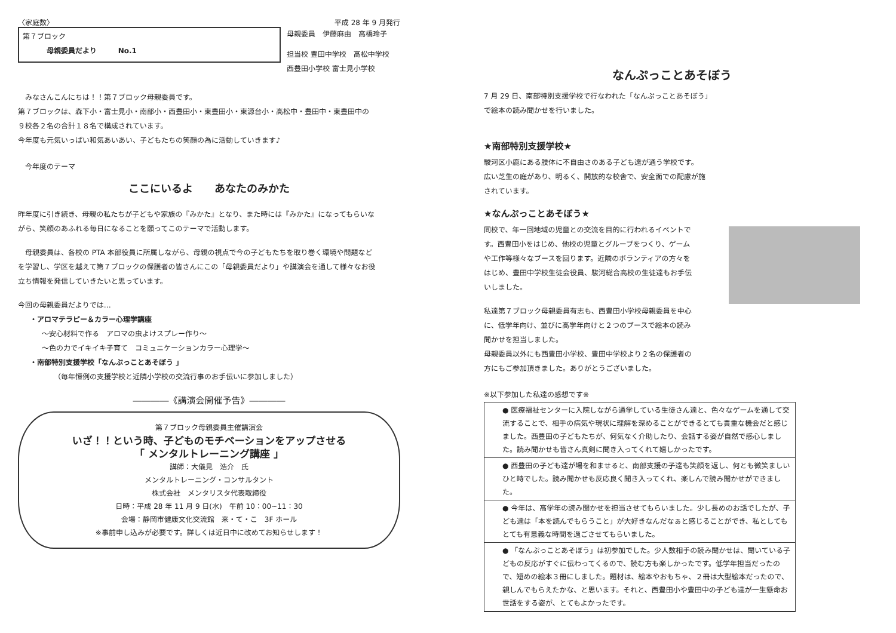〈家庭数〉 平成 28 年 9 月発行
第７ブロック
母親委員だより　　　No.1
母親委員　伊藤麻由　高橋玲子
担当校 豊田中学校　高松中学校
西豊田小学校 富士見小学校
　みなさんこんにちは！！第７ブロック母親委員です。
第７ブロックは、森下小・富士見小・南部小・西豊田小・東豊田小・東源台小・高松中・豊田中・東豊田中の
９校各２名の合計１８名で構成されています。
今年度も元気いっぱい和気あいあい、子どもたちの笑顔の為に活動していきます♪
　今年度のテーマ
ここにいるよ　　あなたのみかた
昨年度に引き続き、母親の私たちが子どもや家族の『みかた』となり、また時には『みかた』になってもらいな
がら、笑顔のあふれる毎日になることを願ってこのテーマで活動します。
　母親委員は、各校の PTA 本部役員に所属しながら、母親の視点で今の子どもたちを取り巻く環境や問題など
を学習し、学区を越えて第７ブロックの保護者の皆さんにこの「母親委員だより」や講演会を通して様々なお役
立ち情報を発信していきたいと思っています。
今回の母親委員だよりでは…
・アロマテラピー＆カラー心理学講座
～安心材料で作る　アロマの虫よけスプレー作り～
～色の力でイキイキ子育て　コミュニケーションカラー心理学～
・南部特別支援学校「なんぷっことあそぼう 」
（毎年恒例の支援学校と近隣小学校の交流行事のお手伝いに参加しました）
――――《講演会開催予告》――――
第７ブロック母親委員主催講演会
いざ！！という時、子どものモチベーションをアップさせる
「 メンタルトレーニング講座 」
講師：大儀見　浩介　氏
メンタルトレーニング・コンサルタント
株式会社　メンタリスタ代表取締役
日時：平成 28 年 11 月 9 日(水)　午前 10：00~11：30
会場：静岡市健康文化交流館　来・て・こ　3F ホール
※事前申し込みが必要です。詳しくは近日中に改めてお知らせします！
なんぷっことあそぼう
7 月 29 日、南部特別支援学校で行なわれた「なんぷっことあそぼう」
で絵本の読み聞かせを行いました。
★南部特別支援学校★
駿河区小鹿にある肢体に不自由さのある子ども達が通う学校です。
広い芝生の庭があり、明るく、開放的な校舎で、安全面での配慮が施
されています。
★なんぷっことあそぼう★
同校で、年一回地域の児童との交流を目的に行われるイベントで
す。西豊田小をはじめ、他校の児童とグループをつくり、ゲーム
や工作等様々なブースを回ります。近隣のボランティアの方々を
はじめ、豊田中学校生徒会役員、駿河総合高校の生徒達もお手伝
いしました。
私達第７ブロック母親委員有志も、西豊田小学校母親委員を中心
に、低学年向け、並びに高学年向けと２つのブースで絵本の読み
聞かせを担当しました。
母親委員以外にも西豊田小学校、豊田中学校より２名の保護者の
方にもご参加頂きました。ありがとうございました。
※以下参加した私達の感想です※
● 医療福祉センターに入院しながら通学している生徒さん達と、色々なゲームを通して交流することで、相手の病気や現状に理解を深めることができるとても貴重な機会だと感じました。西豊田の子どもたちが、何気なく介助したり、会話する姿が自然で感心しました。読み聞かせも皆さん真剣に聞き入ってくれて嬉しかったです。
● 西豊田の子ども達が場を和ませると、南部支援の子達も笑顔を返し、何とも微笑ましいひと時でした。読み聞かせも反応良く聞き入ってくれ、楽しんで読み聞かせができました。
● 今年は、高学年の読み聞かせを担当させてもらいました。少し長めのお話でしたが、子ども達は「本を読んでもらうこと」が大好きなんだなぁと感じることができ、私としてもとても有意義な時間を過ごさせてもらいました。
● 「なんぷっことあそぼう」は初参加でした。少人数相手の読み聞かせは、聞いている子どもの反応がすぐに伝わってくるので、読む方も楽しかったです。低学年担当だったので、短めの絵本３冊にしました。題材は、絵本やおもちゃ、２冊は大型絵本だったので、親しんでもらえたかな、と思います。それと、西豊田小や豊田中の子ども達が一生懸命お世話をする姿が、とてもよかったです。